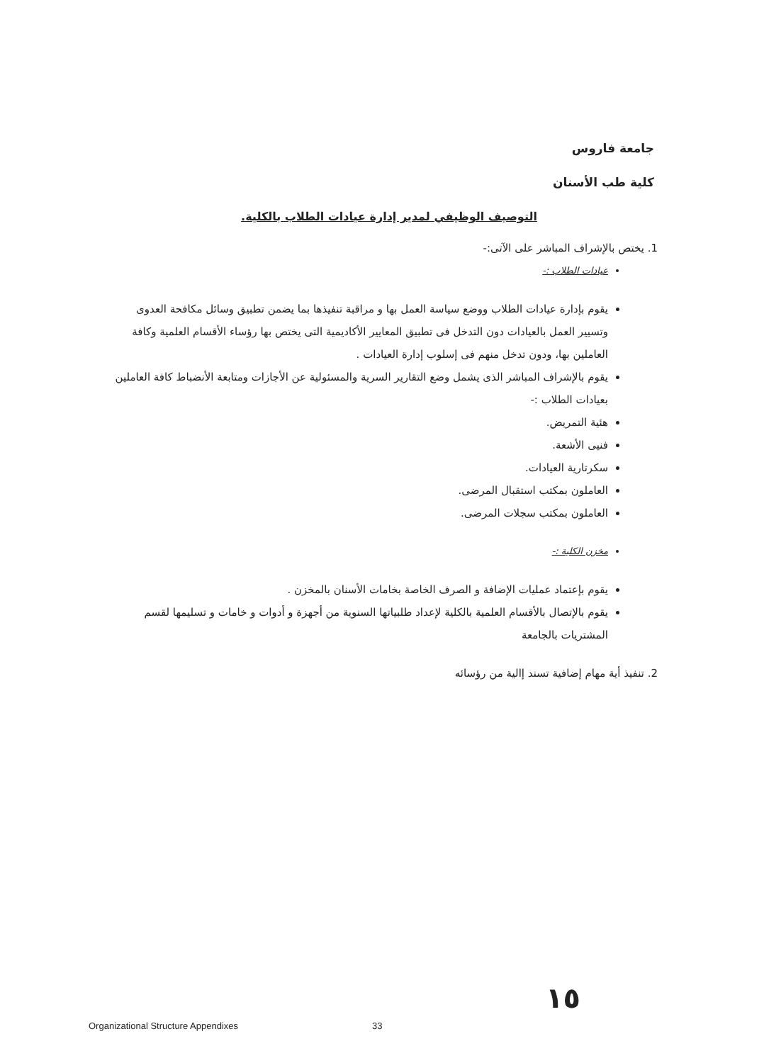جامعة فاروس
كلية طب الأسنان
التوصيف الوظيفي لمدير إدارة عيادات الطلاب بالكلية.
1. يختص بالإشراف المباشر على الآتى:-
عيادات الطلاب :-
يقوم بإدارة عيادات الطلاب ووضع سياسة العمل بها و مراقبة تنفيذها بما يضمن تطبيق وسائل مكافحة العدوى وتسيير العمل بالعيادات دون التدخل فى تطبيق المعايير الأكاديمية التى يختص بها رؤساء الأقسام العلمية وكافة العاملين بها، ودون تدخل منهم فى إسلوب إدارة العيادات .
يقوم بالإشراف المباشر الذى يشمل وضع التقارير السرية والمسئولية عن الأجازات ومتابعة الأنضباط كافة العاملين بعيادات الطلاب :-
هئية التمريض.
فنيى الأشعة.
سكرتارية العيادات.
العاملون بمكتب استقبال المرضى.
العاملون بمكتب سجلات المرضى.
مخزن الكلية :-
يقوم بإعتماد عمليات الإضافة و الصرف الخاصة بخامات الأسنان بالمخزن .
يقوم بالإتصال بالأقسام العلمية بالكلية لإعداد طلبياتها السنوية من أجهزة و أدوات و خامات و تسليمها لقسم المشتريات بالجامعة
2. تنفيذ أية مهام إضافية تسند إالية من رؤسائه
١٥
Organizational Structure Appendixes
33